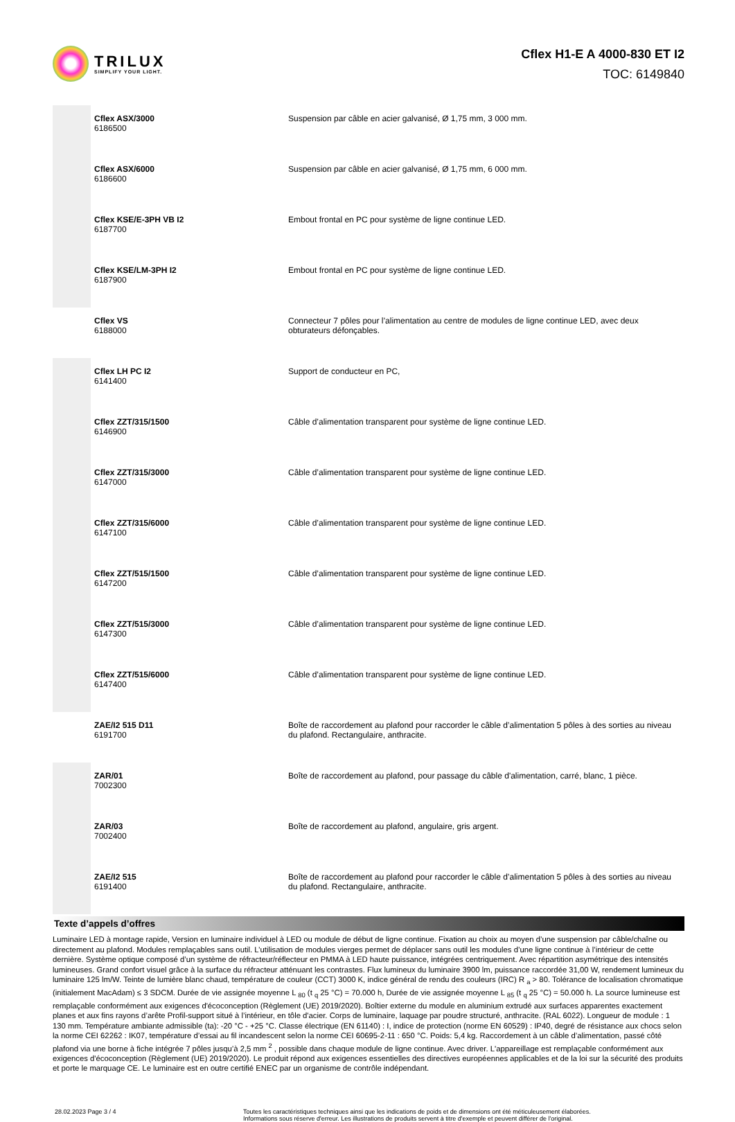TRILUX
SIMPLIFY YOUR LIGHT.
Cflex H1-E A 4000-830 ET I2
TOC: 6149840
| | Cflex ASX/3000 6186500 | Suspension par câble en acier galvanisé, Ø 1,75 mm, 3 000 mm. |
| | Cflex ASX/6000 6186600 | Suspension par câble en acier galvanisé, Ø 1,75 mm, 6 000 mm. |
| | Cflex KSE/E-3PH VB I2 6187700 | Embout frontal en PC pour système de ligne continue LED. |
| | Cflex KSE/LM-3PH I2 6187900 | Embout frontal en PC pour système de ligne continue LED. |
| | Cflex VS 6188000 | Connecteur 7 pôles pour l’alimentation au centre de modules de ligne continue LED, avec deux obturateurs défonçables. |
| | Cflex LH PC I2 6141400 | Support de conducteur en PC, |
| | Cflex ZZT/315/1500 6146900 | Câble d’alimentation transparent pour système de ligne continue LED. |
| | Cflex ZZT/315/3000 6147000 | Câble d’alimentation transparent pour système de ligne continue LED. |
| | Cflex ZZT/315/6000 6147100 | Câble d’alimentation transparent pour système de ligne continue LED. |
| | Cflex ZZT/515/1500 6147200 | Câble d’alimentation transparent pour système de ligne continue LED. |
| | Cflex ZZT/515/3000 6147300 | Câble d’alimentation transparent pour système de ligne continue LED. |
| | Cflex ZZT/515/6000 6147400 | Câble d’alimentation transparent pour système de ligne continue LED. |
| | ZAE/I2 515 D11 6191700 | Boîte de raccordement au plafond pour raccorder le câble d’alimentation 5 pôles à des sorties au niveau du plafond. Rectangulaire, anthracite. |
| | ZAR/01 7002300 | Boîte de raccordement au plafond, pour passage du câble d'alimentation, carré, blanc, 1 pièce. |
| | ZAR/03 7002400 | Boîte de raccordement au plafond, angulaire, gris argent. |
| | ZAE/I2 515 6191400 | Boîte de raccordement au plafond pour raccorder le câble d’alimentation 5 pôles à des sorties au niveau du plafond. Rectangulaire, anthracite. |
Texte d’appels d’offres
Luminaire LED à montage rapide, Version en luminaire individuel à LED ou module de début de ligne continue. Fixation au choix au moyen d’une suspension par câble/chaîne ou directement au plafond. Modules remplaçables sans outil. L’utilisation de modules vierges permet de déplacer sans outil les modules d’une ligne continue à l’intérieur de cette dernière. Système optique composé d’un système de réfracteur/réflecteur en PMMA à LED haute puissance, intégrées centriquement. Avec répartition asymétrique des intensités lumineuses. Grand confort visuel grâce à la surface du réfracteur atténuant les contrastes. Flux lumineux du luminaire 3900 lm, puissance raccordée 31,00 W, rendement lumineux du luminaire 125 lm/W. Teinte de lumière blanc chaud, température de couleur (CCT) 3000 K, indice général de rendu des couleurs (IRC) R <sub>a</sub> > 80. Tolérance de localisation chromatique (initialement MacAdam) ≤ 3 SDCM. Durée de vie assignée moyenne L <sub>80</sub> (t <sub>q</sub> 25 °C) = 70.000 h, Durée de vie assignée moyenne L <sub>85</sub> (t <sub>q</sub> 25 °C) = 50.000 h. La source lumineuse est remplaçable conformément aux exigences d'écoconception (Règlement (UE) 2019/2020). Boîtier externe du module en aluminium extrudé aux surfaces apparentes exactement planes et aux fins rayons d’arête Profil-support situé à l’intérieur, en tôle d'acier. Corps de luminaire, laquage par poudre structuré, anthracite. (RAL 6022). Longueur de module : 1 130 mm. Température ambiante admissible (ta): -20 °C - +25 °C. Classe électrique (EN 61140) : I, indice de protection (norme EN 60529) : IP40, degré de résistance aux chocs selon la norme CEI 62262 : IK07, température d’essai au fil incandescent selon la norme CEI 60695-2-11 : 650 °C. Poids: 5,4 kg. Raccordement à un câble d’alimentation, passé côté plafond via une borne à fiche intégrée 7 pôles jusqu’à 2,5 mm <sup>2</sup> , possible dans chaque module de ligne continue. Avec driver. L'appareillage est remplaçable conformément aux exigences d'écoconception (Règlement (UE) 2019/2020). Le produit répond aux exigences essentielles des directives européennes applicables et de la loi sur la sécurité des produits et porte le marquage CE. Le luminaire est en outre certifié ENEC par un organisme de contrôle indépendant.
28.02.2023 Page 3 / 4 Toutes les caractéristiques techniques ainsi que les indications de poids et de dimensions ont été méticuleusement élaborées.
Informations sous réserve d'erreur. Les illustrations de produits servent à titre d'exemple et peuvent différer de l'original.